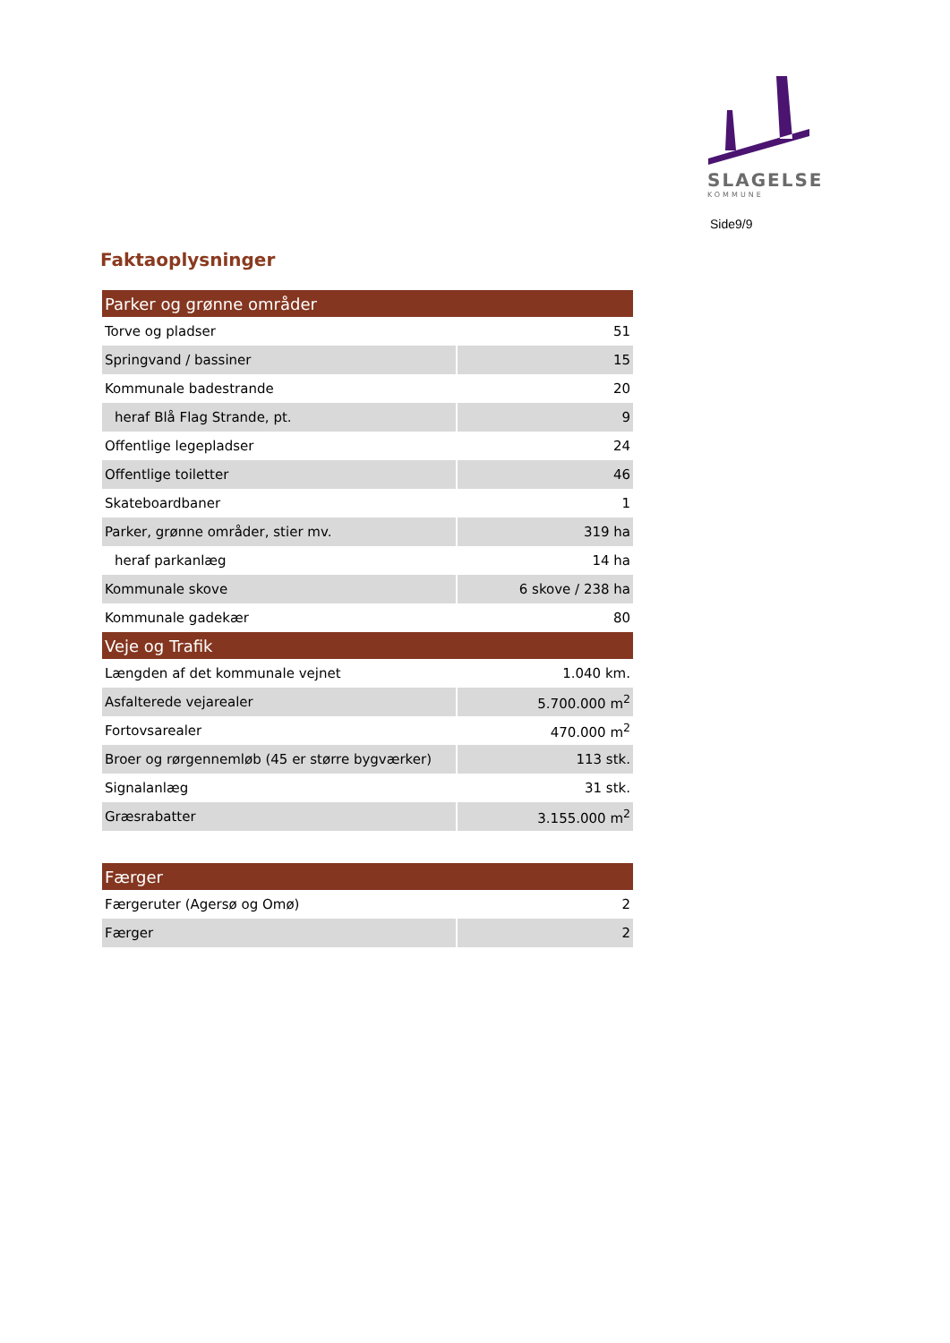SLAGELSE
KOMMUNE
Side9/9
Faktaoplysninger
| Parker og grønne områder | |
| --- | --- |
| Torve og pladser | 51 |
| Springvand / bassiner | 15 |
| Kommunale badestrande | 20 |
| heraf Blå Flag Strande, pt. | 9 |
| Offentlige legepladser | 24 |
| Offentlige toiletter | 46 |
| Skateboardbaner | 1 |
| Parker, grønne områder, stier mv. | 319 ha |
| heraf parkanlæg | 14 ha |
| Kommunale skove | 6 skove / 238 ha |
| Kommunale gadekær | 80 |
| Veje og Trafik | |
| Længden af det kommunale vejnet | 1.040 km. |
| Asfalterede vejarealer | 5.700.000 m<sup>2</sup> |
| Fortovsarealer | 470.000 m<sup>2</sup> |
| Broer og rørgennemløb (45 er større bygværker) | 113 stk. |
| Signalanlæg | 31 stk. |
| Græsrabatter | 3.155.000 m<sup>2</sup> |
| Færger | |
| Færgeruter (Agersø og Omø) | 2 |
| Færger | 2 |